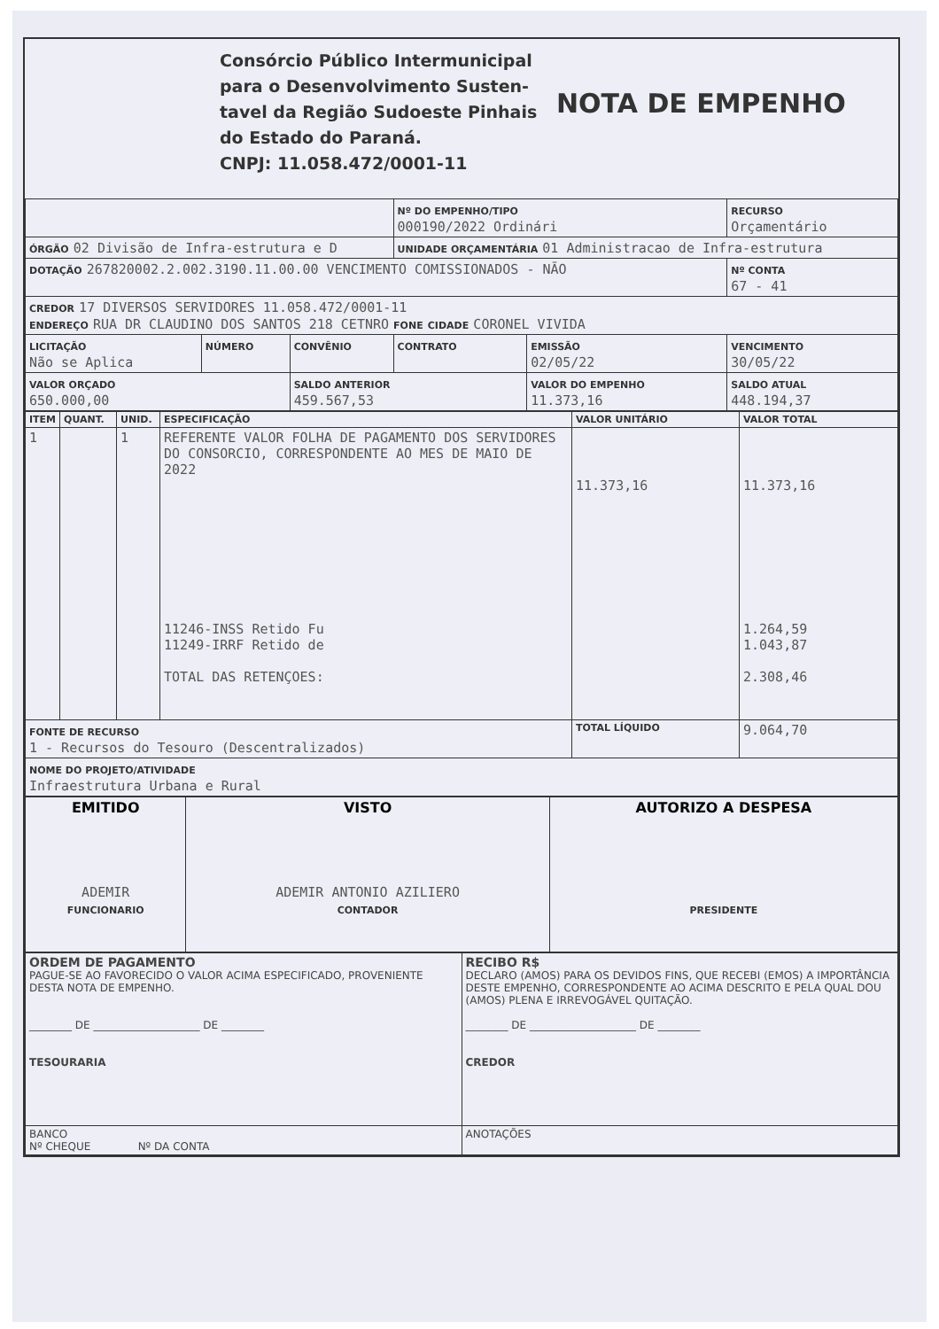Consórcio Público Intermunicipal para o Desenvolvimento Susten-tavel da Região Sudoeste Pinhais do Estado do Paraná.
CNPJ: 11.058.472/0001-11
NOTA DE EMPENHO
| | | | Nº DO EMPENHO/TIPO 000190/2022 Ordinári | | RECURSO Orçamentário | |
| ÓRGÃO 02 Divisão de Infra-estrutura e D | | | UNIDADE ORÇAMENTÁRIA 01 Administracao de Infra-estrutura | | | |
| DOTAÇÃO 267820002.2.002.3190.11.00.00 VENCIMENTO COMISSIONADOS - NÃO | | | | | | Nº CONTA 67 - 41 |
| CREDOR 17 DIVERSOS SERVIDORES 11.058.472/0001-11 ENDEREÇO RUA DR CLAUDINO DOS SANTOS 218 CETNRO FONE CIDADE CORONEL VIVIDA | | | | | | |
| LICITAÇÃO Não se Aplica | NÚMERO | CONVÊNIO | CONTRATO | EMISSÃO 02/05/22 | VENCIMENTO 30/05/22 | |
| VALOR ORÇADO 650.000,00 | | SALDO ANTERIOR 459.567,53 | | VALOR DO EMPENHO 11.373,16 | | SALDO ATUAL 448.194,37 |
| ITEM | QUANT. | UNID. | ESPECIFICAÇÃO | VALOR UNITÁRIO | VALOR TOTAL |
| 1 | | 1 | REFERENTE VALOR FOLHA DE PAGAMENTO DOS SERVIDORES DO CONSORCIO, CORRESPONDENTE AO MES DE MAIO DE 2022 11246-INSS Retido Fu 11249-IRRF Retido de TOTAL DAS RETENÇOES: | 11.373,16 | 11.373,16 1.264,59 1.043,87 2.308,46 |
| FONTE DE RECURSO 1 - Recursos do Tesouro (Descentralizados) | | | | TOTAL LÍQUIDO | 9.064,70 |
| NOME DO PROJETO/ATIVIDADE Infraestrutura Urbana e Rural | | | | | |
| EMITIDO ADEMIR FUNCIONARIO | VISTO ADEMIR ANTONIO AZILIERO CONTADOR | AUTORIZO A DESPESA PRESIDENTE |
| ORDEM DE PAGAMENTO PAGUE-SE AO FAVORECIDO O VALOR ACIMA ESPECIFICADO, PROVENIENTE DESTA NOTA DE EMPENHO. ________ DE ____________________ DE ________ TESOURARIA | RECIBO R$ DECLARO (AMOS) PARA OS DEVIDOS FINS, QUE RECEBI (EMOS) A IMPORTÂNCIA DESTE EMPENHO, CORRESPONDENTE AO ACIMA DESCRITO E PELA QUAL DOU (AMOS) PLENA E IRREVOGÁVEL QUITAÇÃO. ________ DE ____________________ DE ________ CREDOR |
| BANCO Nº CHEQUE Nº DA CONTA | ANOTAÇÕES |